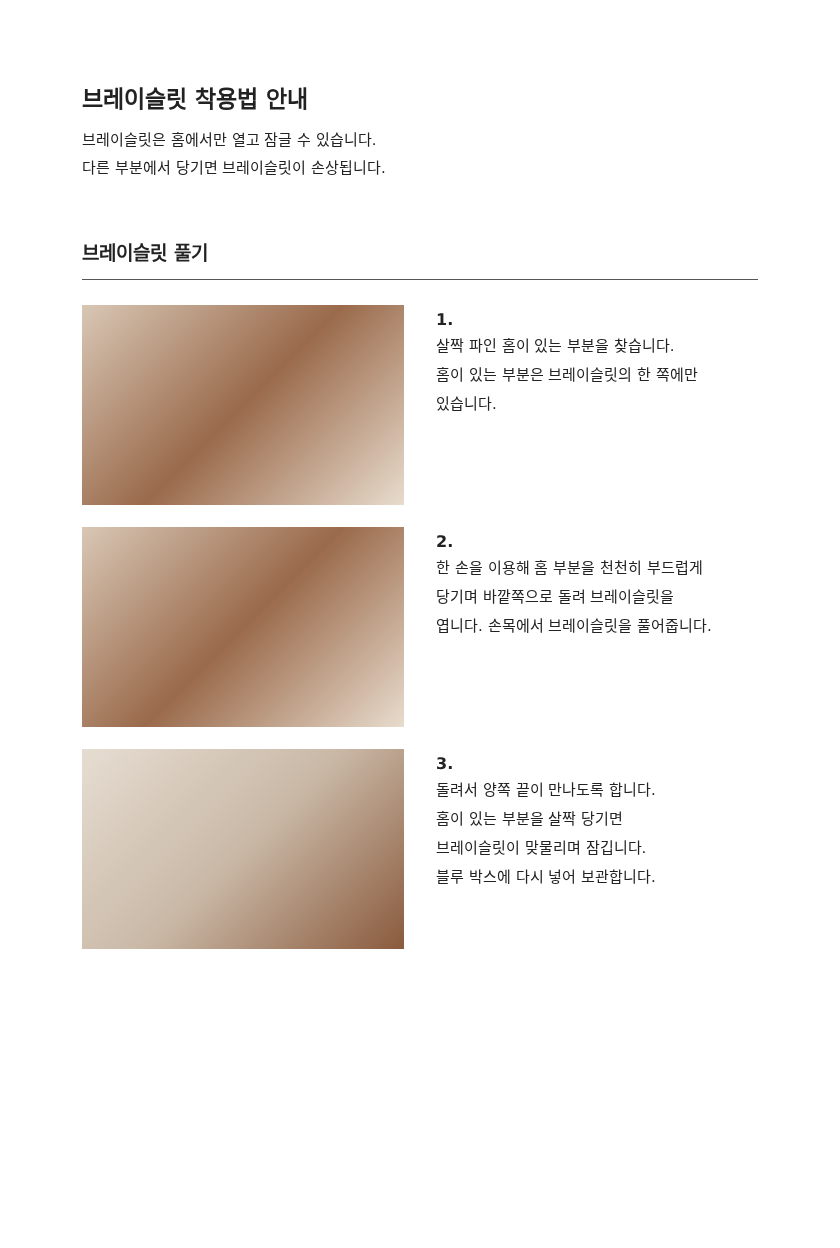브레이슬릿 착용법 안내
브레이슬릿은 홈에서만 열고 잠글 수 있습니다.
다른 부분에서 당기면 브레이슬릿이 손상됩니다.
브레이슬릿 풀기
1.
살짝 파인 홈이 있는 부분을 찾습니다.
홈이 있는 부분은 브레이슬릿의 한 쪽에만
있습니다.
2.
한 손을 이용해 홈 부분을 천천히 부드럽게
당기며 바깥쪽으로 돌려 브레이슬릿을
엽니다. 손목에서 브레이슬릿을 풀어줍니다.
3.
돌려서 양쪽 끝이 만나도록 합니다.
홈이 있는 부분을 살짝 당기면
브레이슬릿이 맞물리며 잠깁니다.
블루 박스에 다시 넣어 보관합니다.